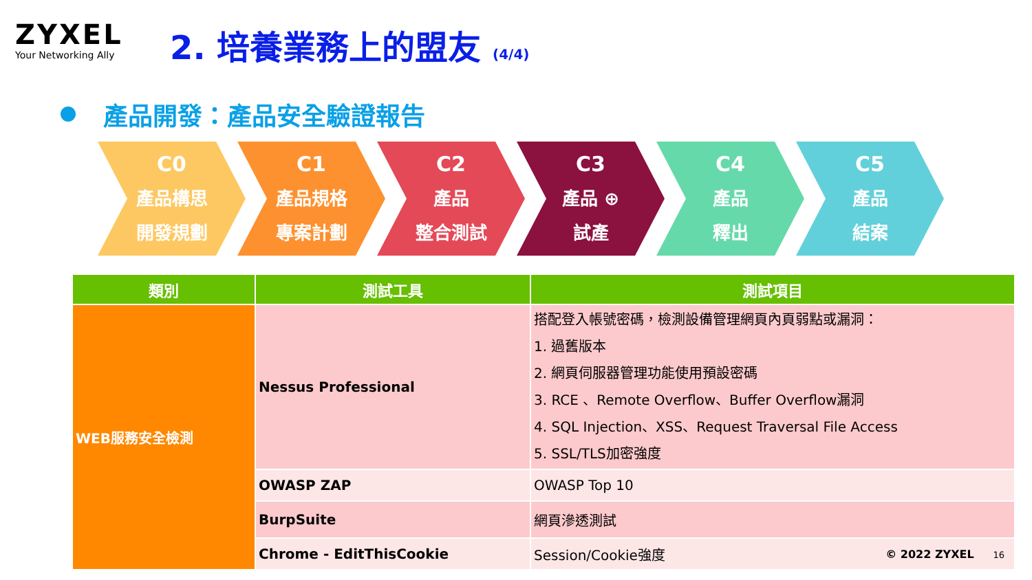ZYXEL
Your Networking Ally
2. 培養業務上的盟友 (4/4)
產品開發：產品安全驗證報告
C0
產品構思
開發規劃
C1
產品規格
專案計劃
C2
產品
整合測試
C3
產品 ⊕
試產
C4
產品
釋出
C5
產品
結案
| 類別 | 測試工具 | 測試項目 |
| --- | --- | --- |
| WEB服務安全檢測 | Nessus Professional | 搭配登入帳號密碼，檢測設備管理網頁內頁弱點或漏洞： 1. 過舊版本 2. 網頁伺服器管理功能使用預設密碼 3. RCE 、Remote Overflow、Buffer Overflow漏洞 4. SQL Injection、XSS、Request Traversal File Access 5. SSL/TLS加密強度 |
| | OWASP ZAP | OWASP Top 10 |
| | BurpSuite | 網頁滲透測試 |
| | Chrome - EditThisCookie | Session/Cookie強度 |
© 2022 ZYXEL 16